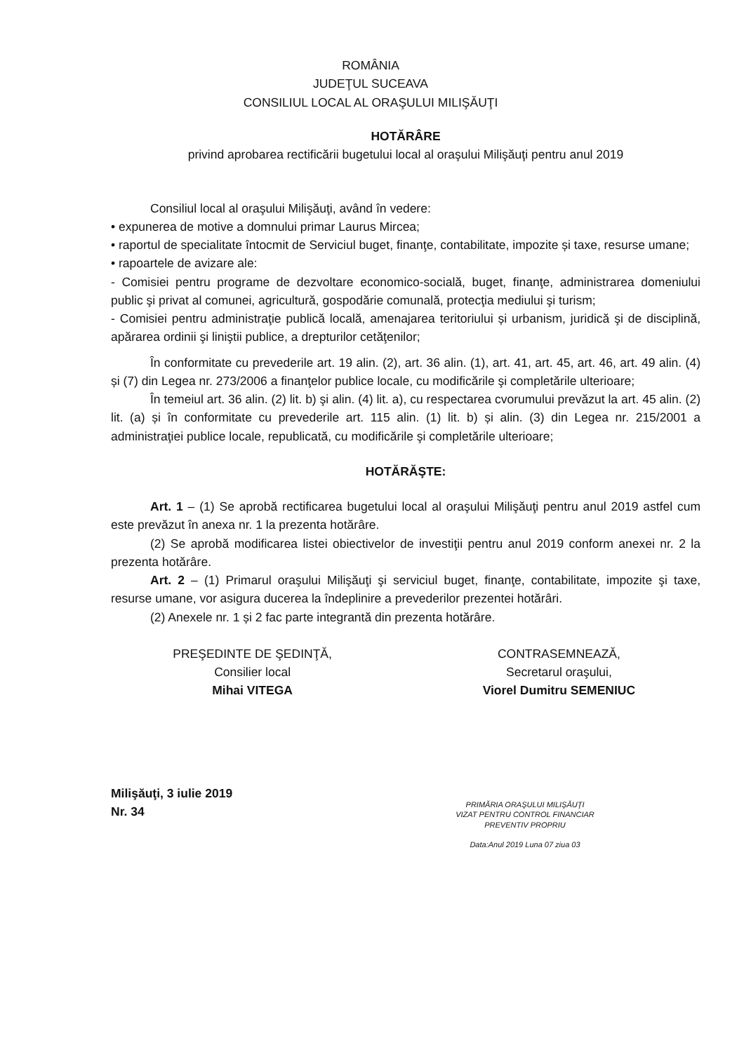ROMÂNIA
JUDEŢUL SUCEAVA
CONSILIUL LOCAL AL ORAŞULUI MILIŞĂUŢI
HOTĂRÂRE
privind aprobarea rectificării bugetului local al oraşului Milişăuţi pentru anul 2019
Consiliul local al oraşului Milişăuţi, având în vedere:
• expunerea de motive a domnului primar Laurus Mircea;
• raportul de specialitate întocmit de Serviciul buget, finanţe, contabilitate, impozite și taxe, resurse umane;
• rapoartele de avizare ale:
- Comisiei pentru programe de dezvoltare economico-socială, buget, finanţe, administrarea domeniului public şi privat al comunei, agricultură, gospodărie comunală, protecţia mediului şi turism;
- Comisiei pentru administraţie publică locală, amenajarea teritoriului și urbanism, juridică şi de disciplină, apărarea ordinii şi liniştii publice, a drepturilor cetăţenilor;
În conformitate cu prevederile art. 19 alin. (2), art. 36 alin. (1), art. 41, art. 45, art. 46, art. 49 alin. (4) și (7) din Legea nr. 273/2006 a finanţelor publice locale, cu modificările şi completările ulterioare;
În temeiul art. 36 alin. (2) lit. b) şi alin. (4) lit. a), cu respectarea cvorumului prevăzut la art. 45 alin. (2) lit. (a) și în conformitate cu prevederile art. 115 alin. (1) lit. b) și alin. (3) din Legea nr. 215/2001 a administraţiei publice locale, republicată, cu modificările şi completările ulterioare;
HOTĂRĂŞTE:
Art. 1 – (1) Se aprobă rectificarea bugetului local al oraşului Milişăuţi pentru anul 2019 astfel cum este prevăzut în anexa nr. 1 la prezenta hotărâre.
(2) Se aprobă modificarea listei obiectivelor de investiţii pentru anul 2019 conform anexei nr. 2 la prezenta hotărâre.
Art. 2 – (1) Primarul oraşului Milişăuţi şi serviciul buget, finanţe, contabilitate, impozite şi taxe, resurse umane, vor asigura ducerea la îndeplinire a prevederilor prezentei hotărâri.
(2) Anexele nr. 1 și 2 fac parte integrantă din prezenta hotărâre.
PREŞEDINTE DE ŞEDINŢĂ,
Consilier local
Mihai VITEGA
CONTRASEMNEAZĂ,
Secretarul oraşului,
Viorel Dumitru SEMENIUC
Milişăuţi, 3 iulie 2019
Nr. 34
PRIMĂRIA ORAŞULUI MILIŞĂUŢI
VIZAT PENTRU CONTROL FINANCIAR
PREVENTIV PROPRIU
Data:Anul 2019 Luna 07 ziua 03